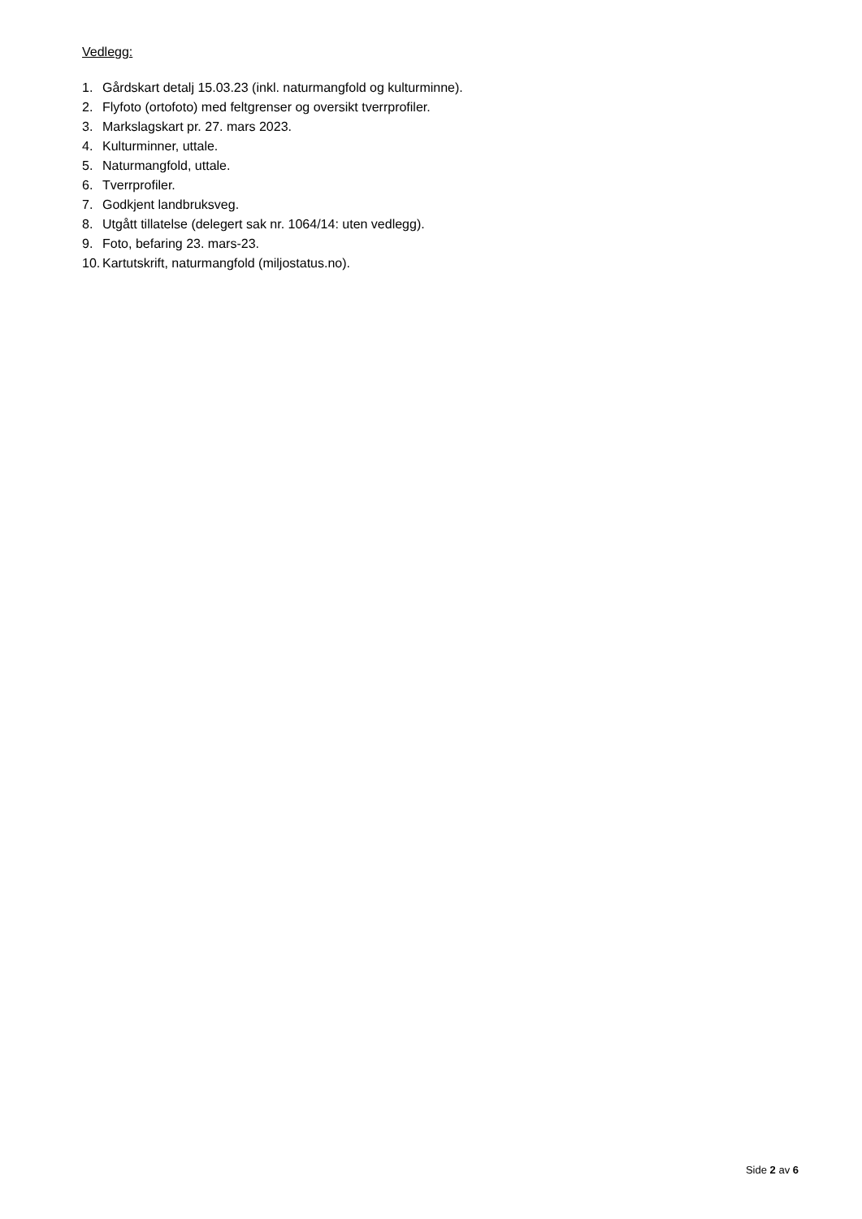Vedlegg:
1. Gårdskart detalj 15.03.23 (inkl. naturmangfold og kulturminne).
2. Flyfoto (ortofoto) med feltgrenser og oversikt tverrprofiler.
3. Markslagskart pr. 27. mars 2023.
4. Kulturminner, uttale.
5. Naturmangfold, uttale.
6. Tverrprofiler.
7. Godkjent landbruksveg.
8. Utgått tillatelse (delegert sak nr. 1064/14: uten vedlegg).
9. Foto, befaring 23. mars-23.
10. Kartutskrift, naturmangfold (miljostatus.no).
Side 2 av 6